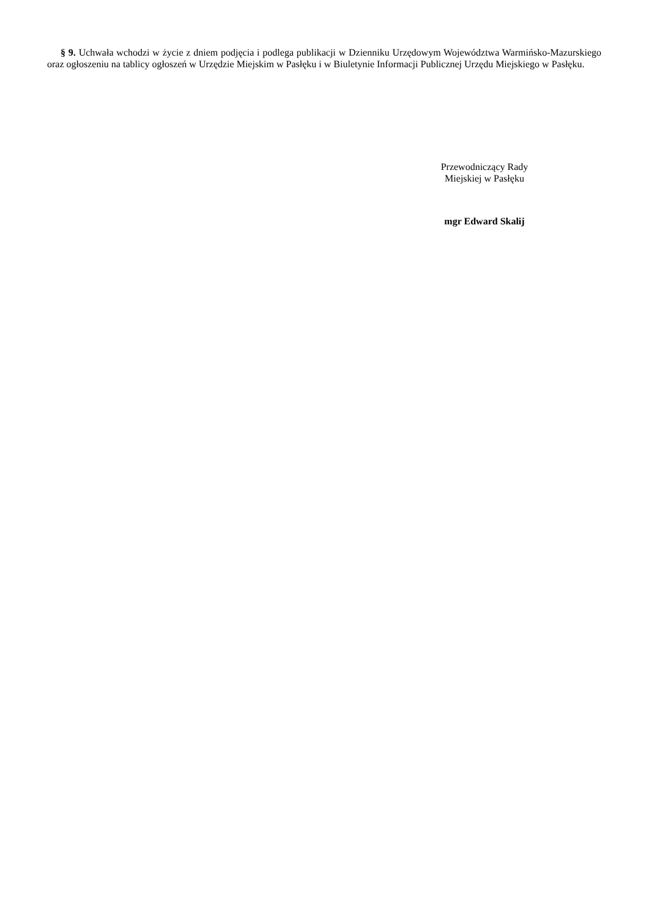§ 9. Uchwała wchodzi w życie z dniem podjęcia i podlega publikacji w Dzienniku Urzędowym Województwa Warmińsko-Mazurskiego oraz ogłoszeniu na tablicy ogłoszeń w Urzędzie Miejskim w Pasłęku i w Biuletynie Informacji Publicznej Urzędu Miejskiego w Pasłęku.
Przewodniczący Rady
Miejskiej w Pasłęku
mgr Edward Skalij